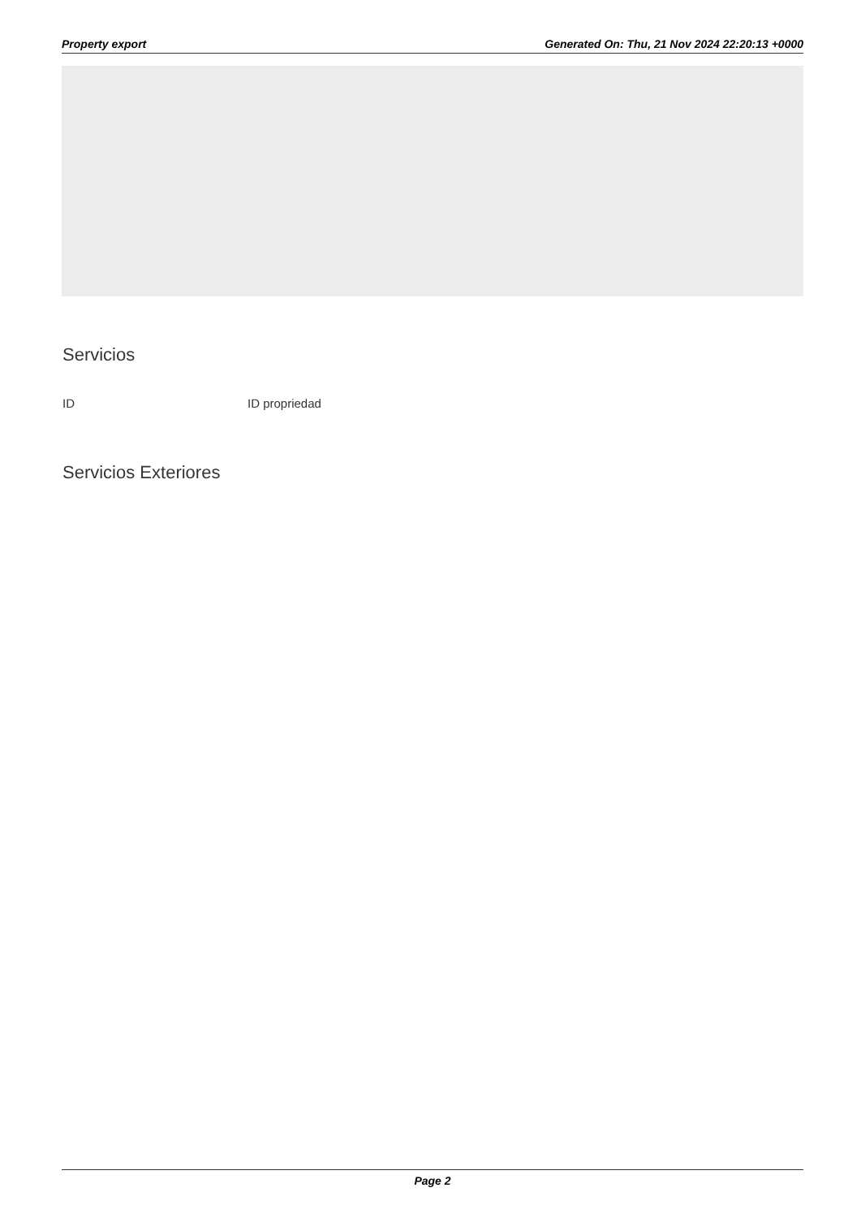Property export Generated On: Thu, 21 Nov 2024 22:20:13 +0000
Servicios
ID ID propriedad
Servicios Exteriores
Page 2